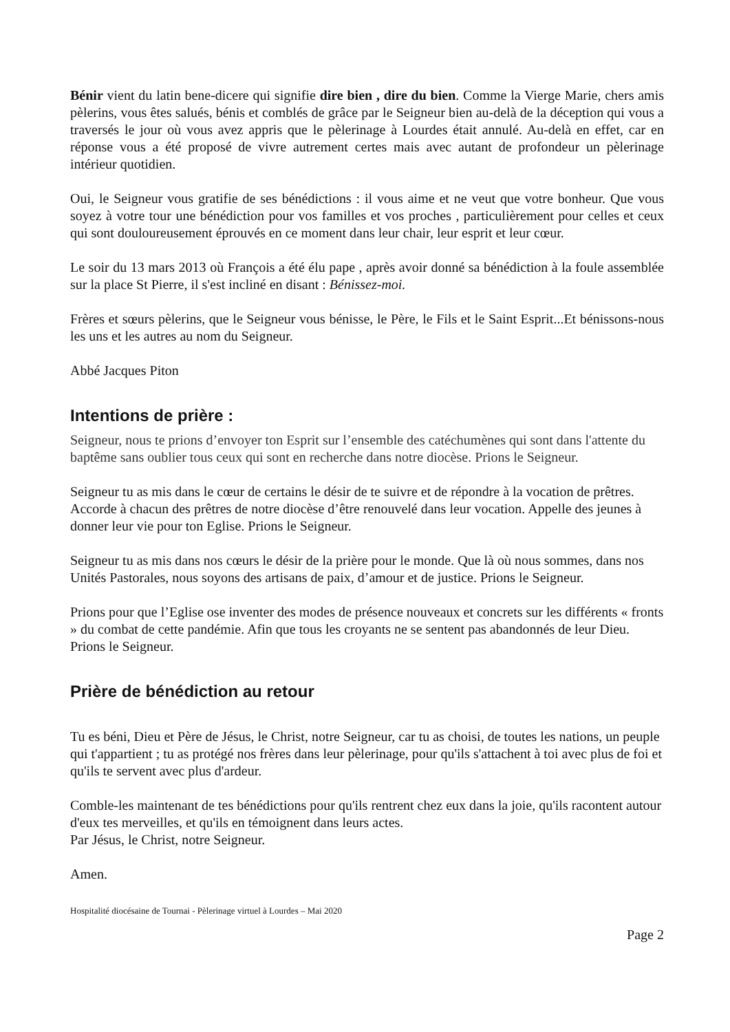Bénir vient du latin bene-dicere qui signifie dire bien , dire du bien. Comme la Vierge Marie, chers amis pèlerins, vous êtes salués, bénis et comblés de grâce par le Seigneur bien au-delà de la déception qui vous a traversés le jour où vous avez appris que le pèlerinage à Lourdes était annulé. Au-delà en effet, car en réponse vous a été proposé de vivre autrement certes mais avec autant de profondeur un pèlerinage intérieur quotidien.
Oui, le Seigneur vous gratifie de ses bénédictions : il vous aime et ne veut que votre bonheur. Que vous soyez à votre tour une bénédiction pour vos familles et vos proches , particulièrement pour celles et ceux qui sont douloureusement éprouvés en ce moment dans leur chair, leur esprit et leur cœur.
Le soir du 13 mars 2013 où François a été élu pape , après avoir donné sa bénédiction à la foule assemblée sur la place St Pierre, il s'est incliné en disant : Bénissez-moi.
Frères et sœurs pèlerins, que le Seigneur vous bénisse, le Père, le Fils et le Saint Esprit...Et bénissons-nous les uns et les autres au nom du Seigneur.
Abbé Jacques Piton
Intentions de prière :
Seigneur, nous te prions d’envoyer ton Esprit sur l’ensemble des catéchumènes qui sont dans l'attente du baptême sans oublier tous ceux qui sont en recherche dans notre diocèse. Prions le Seigneur.
Seigneur tu as mis dans le cœur de certains le désir de te suivre et de répondre à la vocation de prêtres. Accorde à chacun des prêtres de notre diocèse d’être renouvelé dans leur vocation. Appelle des jeunes à donner leur vie pour ton Eglise. Prions le Seigneur.
Seigneur tu as mis dans nos cœurs le désir de la prière pour le monde. Que là où nous sommes, dans nos Unités Pastorales, nous soyons des artisans de paix, d’amour et de justice. Prions le Seigneur.
Prions pour que l’Eglise ose inventer des modes de présence nouveaux et concrets sur les différents « fronts » du combat de cette pandémie. Afin que tous les croyants ne se sentent pas abandonnés de leur Dieu. Prions le Seigneur.
Prière de bénédiction au retour
Tu es béni, Dieu et Père de Jésus, le Christ, notre Seigneur, car tu as choisi, de toutes les nations, un peuple qui t'appartient ; tu as protégé nos frères dans leur pèlerinage, pour qu'ils s'attachent à toi avec plus de foi et qu'ils te servent avec plus d'ardeur.
Comble-les maintenant de tes bénédictions pour qu'ils rentrent chez eux dans la joie, qu'ils racontent autour d'eux tes merveilles, et qu'ils en témoignent dans leurs actes.
Par Jésus, le Christ, notre Seigneur.
Amen.
Hospitalité diocésaine de Tournai - Pèlerinage virtuel à Lourdes – Mai 2020
Page 2